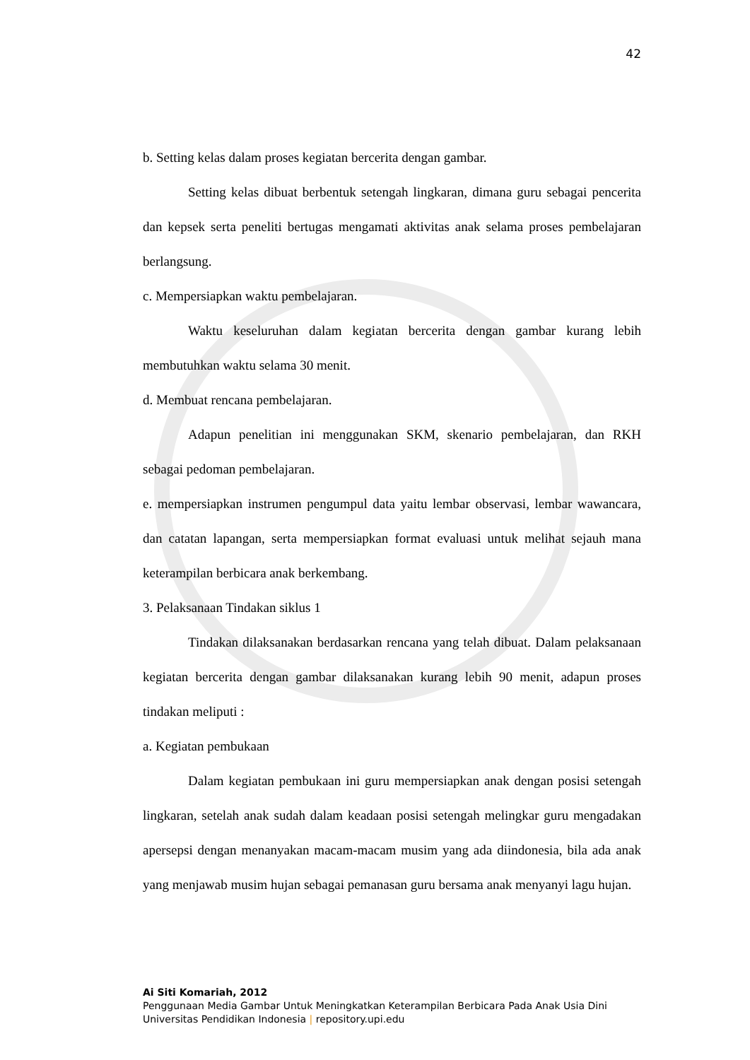42
b. Setting kelas dalam proses kegiatan bercerita dengan gambar.
Setting kelas dibuat berbentuk setengah lingkaran, dimana guru sebagai pencerita dan kepsek serta peneliti bertugas mengamati aktivitas anak selama proses pembelajaran berlangsung.
c. Mempersiapkan waktu pembelajaran.
Waktu keseluruhan dalam kegiatan bercerita dengan gambar kurang lebih membutuhkan waktu selama 30 menit.
d. Membuat rencana pembelajaran.
Adapun penelitian ini menggunakan SKM, skenario pembelajaran, dan RKH sebagai pedoman pembelajaran.
e. mempersiapkan instrumen pengumpul data yaitu lembar observasi, lembar wawancara, dan catatan lapangan, serta mempersiapkan format evaluasi untuk melihat sejauh mana keterampilan berbicara anak berkembang.
3. Pelaksanaan Tindakan siklus 1
Tindakan dilaksanakan berdasarkan rencana yang telah dibuat. Dalam pelaksanaan kegiatan bercerita dengan gambar dilaksanakan kurang lebih 90 menit, adapun proses tindakan meliputi :
a. Kegiatan pembukaan
Dalam kegiatan pembukaan ini guru mempersiapkan anak dengan posisi setengah lingkaran, setelah anak sudah dalam keadaan posisi setengah melingkar guru mengadakan apersepsi dengan menanyakan macam-macam musim yang ada diindonesia, bila ada anak yang menjawab musim hujan sebagai pemanasan guru bersama anak menyanyi lagu hujan.
Ai Siti Komariah, 2012
Penggunaan Media Gambar Untuk Meningkatkan Keterampilan Berbicara Pada Anak Usia Dini
Universitas Pendidikan Indonesia | repository.upi.edu